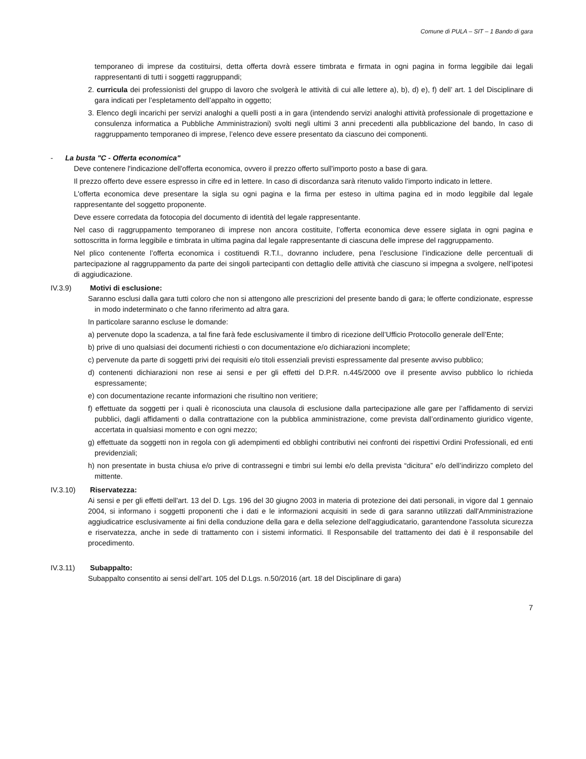Comune di PULA – SIT – 1 Bando di gara
temporaneo di imprese da costituirsi, detta offerta dovrà essere timbrata e firmata in ogni pagina in forma leggibile dai legali rappresentanti di tutti i soggetti raggruppandi;
2. curricula dei professionisti del gruppo di lavoro che svolgerà le attività di cui alle lettere a), b), d) e), f) dell’ art. 1 del Disciplinare di gara indicati per l’espletamento dell’appalto in oggetto;
3. Elenco degli incarichi per servizi analoghi a quelli posti a in gara (intendendo servizi analoghi attività professionale di progettazione e consulenza informatica a Pubbliche Amministrazioni) svolti negli ultimi 3 anni precedenti alla pubblicazione del bando, In caso di raggruppamento temporaneo di imprese, l’elenco deve essere presentato da ciascuno dei componenti.
- La busta "C - Offerta economica"
Deve contenere l'indicazione dell'offerta economica, ovvero il prezzo offerto sull'importo posto a base di gara.
Il prezzo offerto deve essere espresso in cifre ed in lettere. In caso di discordanza sarà ritenuto valido l’importo indicato in lettere.
L'offerta economica deve presentare la sigla su ogni pagina e la firma per esteso in ultima pagina ed in modo leggibile dal legale rappresentante del soggetto proponente.
Deve essere corredata da fotocopia del documento di identità del legale rappresentante.
Nel caso di raggruppamento temporaneo di imprese non ancora costituite, l’offerta economica deve essere siglata in ogni pagina e sottoscritta in forma leggibile e timbrata in ultima pagina dal legale rappresentante di ciascuna delle imprese del raggruppamento.
Nel plico contenente l’offerta economica i costituendi R.T.I., dovranno includere, pena l’esclusione l’indicazione delle percentuali di partecipazione al raggruppamento da parte dei singoli partecipanti con dettaglio delle attività che ciascuno si impegna a svolgere, nell’ipotesi di aggiudicazione.
IV.3.9) Motivi di esclusione:
Saranno esclusi dalla gara tutti coloro che non si attengono alle prescrizioni del presente bando di gara; le offerte condizionate, espresse in modo indeterminato o che fanno riferimento ad altra gara.
In particolare saranno escluse le domande:
a) pervenute dopo la scadenza, a tal fine farà fede esclusivamente il timbro di ricezione dell’Ufficio Protocollo generale dell’Ente;
b) prive di uno qualsiasi dei documenti richiesti o con documentazione e/o dichiarazioni incomplete;
c) pervenute da parte di soggetti privi dei requisiti e/o titoli essenziali previsti espressamente dal presente avviso pubblico;
d) contenenti dichiarazioni non rese ai sensi e per gli effetti del D.P.R. n.445/2000 ove il presente avviso pubblico lo richieda espressamente;
e) con documentazione recante informazioni che risultino non veritiere;
f) effettuate da soggetti per i quali è riconosciuta una clausola di esclusione dalla partecipazione alle gare per l’affidamento di servizi pubblici, dagli affidamenti o dalla contrattazione con la pubblica amministrazione, come prevista dall’ordinamento giuridico vigente, accertata in qualsiasi momento e con ogni mezzo;
g) effettuate da soggetti non in regola con gli adempimenti ed obblighi contributivi nei confronti dei rispettivi Ordini Professionali, ed enti previdenziali;
h) non presentate in busta chiusa e/o prive di contrassegni e timbri sui lembi e/o della prevista “dicitura” e/o dell’indirizzo completo del mittente.
IV.3.10) Riservatezza:
Ai sensi e per gli effetti dell'art. 13 del D. Lgs. 196 del 30 giugno 2003 in materia di protezione dei dati personali, in vigore dal 1 gennaio 2004, si informano i soggetti proponenti che i dati e le informazioni acquisiti in sede di gara saranno utilizzati dall'Amministrazione aggiudicatrice esclusivamente ai fini della conduzione della gara e della selezione dell'aggiudicatario, garantendone l'assoluta sicurezza e riservatezza, anche in sede di trattamento con i sistemi informatici. Il Responsabile del trattamento dei dati è il responsabile del procedimento.
IV.3.11) Subappalto:
Subappalto consentito ai sensi dell’art. 105 del D.Lgs. n.50/2016 (art. 18 del Disciplinare di gara)
7